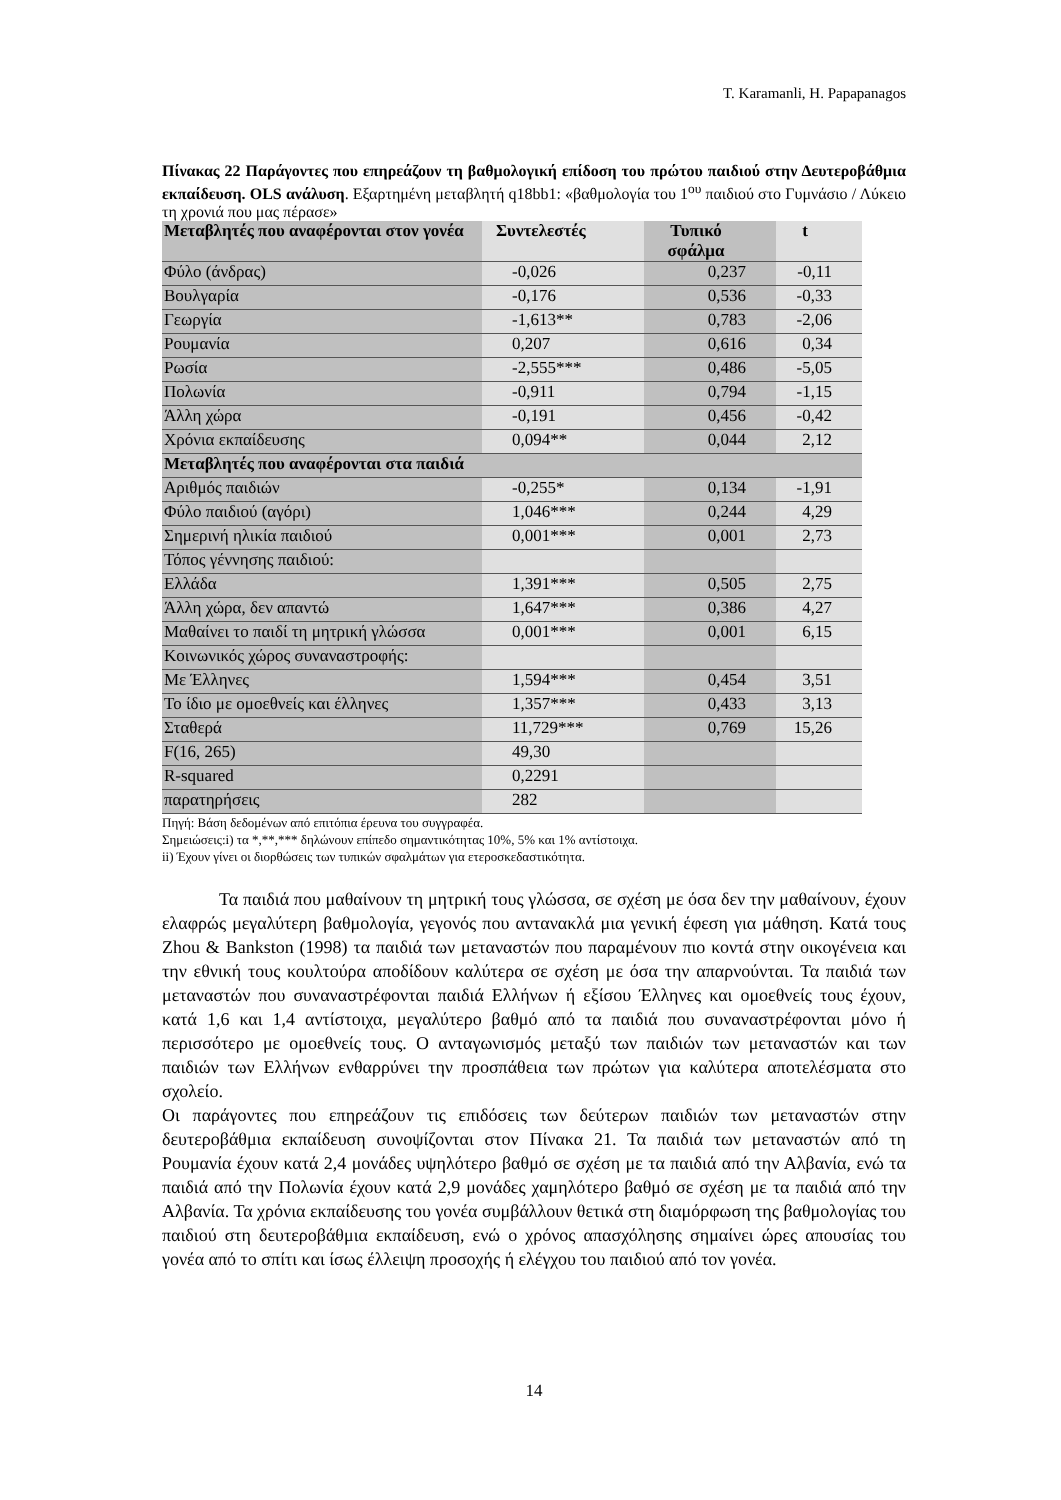T. Karamanli, H. Papapanagos
Πίνακας 22 Παράγοντες που επηρεάζουν τη βαθμολογική επίδοση του πρώτου παιδιού στην Δευτεροβάθμια εκπαίδευση. OLS ανάλυση. Εξαρτημένη μεταβλητή q18bb1: «βαθμολογία του 1<sup>ου</sup> παιδιού στο Γυμνάσιο / Λύκειο τη χρονιά που μας πέρασε»
| Μεταβλητές που αναφέρονται στον γονέα | Συντελεστές | Τυπικό σφάλμα | t |
| --- | --- | --- | --- |
| Φύλο (άνδρας) | -0,026 | 0,237 | -0,11 |
| Βουλγαρία | -0,176 | 0,536 | -0,33 |
| Γεωργία | -1,613** | 0,783 | -2,06 |
| Ρουμανία | 0,207 | 0,616 | 0,34 |
| Ρωσία | -2,555*** | 0,486 | -5,05 |
| Πολωνία | -0,911 | 0,794 | -1,15 |
| Άλλη χώρα | -0,191 | 0,456 | -0,42 |
| Χρόνια εκπαίδευσης | 0,094** | 0,044 | 2,12 |
| Μεταβλητές που αναφέρονται στα παιδιά | | | |
| Αριθμός παιδιών | -0,255* | 0,134 | -1,91 |
| Φύλο παιδιού (αγόρι) | 1,046*** | 0,244 | 4,29 |
| Σημερινή ηλικία παιδιού | 0,001*** | 0,001 | 2,73 |
| Τόπος γέννησης παιδιού: | | | |
| Ελλάδα | 1,391*** | 0,505 | 2,75 |
| Άλλη χώρα, δεν απαντώ | 1,647*** | 0,386 | 4,27 |
| Μαθαίνει το παιδί τη μητρική γλώσσα | 0,001*** | 0,001 | 6,15 |
| Κοινωνικός χώρος συναναστροφής: | | | |
| Με Έλληνες | 1,594*** | 0,454 | 3,51 |
| Το ίδιο με ομοεθνείς και έλληνες | 1,357*** | 0,433 | 3,13 |
| Σταθερά | 11,729*** | 0,769 | 15,26 |
| F(16, 265) | 49,30 | | |
| R-squared | 0,2291 | | |
| παρατηρήσεις | 282 | | |
Πηγή: Βάση δεδομένων από επιτόπια έρευνα του συγγραφέα.
Σημειώσεις:i) τα *,**,*** δηλώνουν επίπεδο σημαντικότητας 10%, 5% και 1% αντίστοιχα.
ii) Έχουν γίνει οι διορθώσεις των τυπικών σφαλμάτων για ετεροσκεδαστικότητα.
Τα παιδιά που μαθαίνουν τη μητρική τους γλώσσα, σε σχέση με όσα δεν την μαθαίνουν, έχουν ελαφρώς μεγαλύτερη βαθμολογία, γεγονός που αντανακλά μια γενική έφεση για μάθηση. Κατά τους Zhou & Bankston (1998) τα παιδιά των μεταναστών που παραμένουν πιο κοντά στην οικογένεια και την εθνική τους κουλτούρα αποδίδουν καλύτερα σε σχέση με όσα την απαρνούνται. Τα παιδιά των μεταναστών που συναναστρέφονται παιδιά Ελλήνων ή εξίσου Έλληνες και ομοεθνείς τους έχουν, κατά 1,6 και 1,4 αντίστοιχα, μεγαλύτερο βαθμό από τα παιδιά που συναναστρέφονται μόνο ή περισσότερο με ομοεθνείς τους. Ο ανταγωνισμός μεταξύ των παιδιών των μεταναστών και των παιδιών των Ελλήνων ενθαρρύνει την προσπάθεια των πρώτων για καλύτερα αποτελέσματα στο σχολείο.
Οι παράγοντες που επηρεάζουν τις επιδόσεις των δεύτερων παιδιών των μεταναστών στην δευτεροβάθμια εκπαίδευση συνοψίζονται στον Πίνακα 21. Τα παιδιά των μεταναστών από τη Ρουμανία έχουν κατά 2,4 μονάδες υψηλότερο βαθμό σε σχέση με τα παιδιά από την Αλβανία, ενώ τα παιδιά από την Πολωνία έχουν κατά 2,9 μονάδες χαμηλότερο βαθμό σε σχέση με τα παιδιά από την Αλβανία. Τα χρόνια εκπαίδευσης του γονέα συμβάλλουν θετικά στη διαμόρφωση της βαθμολογίας του παιδιού στη δευτεροβάθμια εκπαίδευση, ενώ ο χρόνος απασχόλησης σημαίνει ώρες απουσίας του γονέα από το σπίτι και ίσως έλλειψη προσοχής ή ελέγχου του παιδιού από τον γονέα.
14